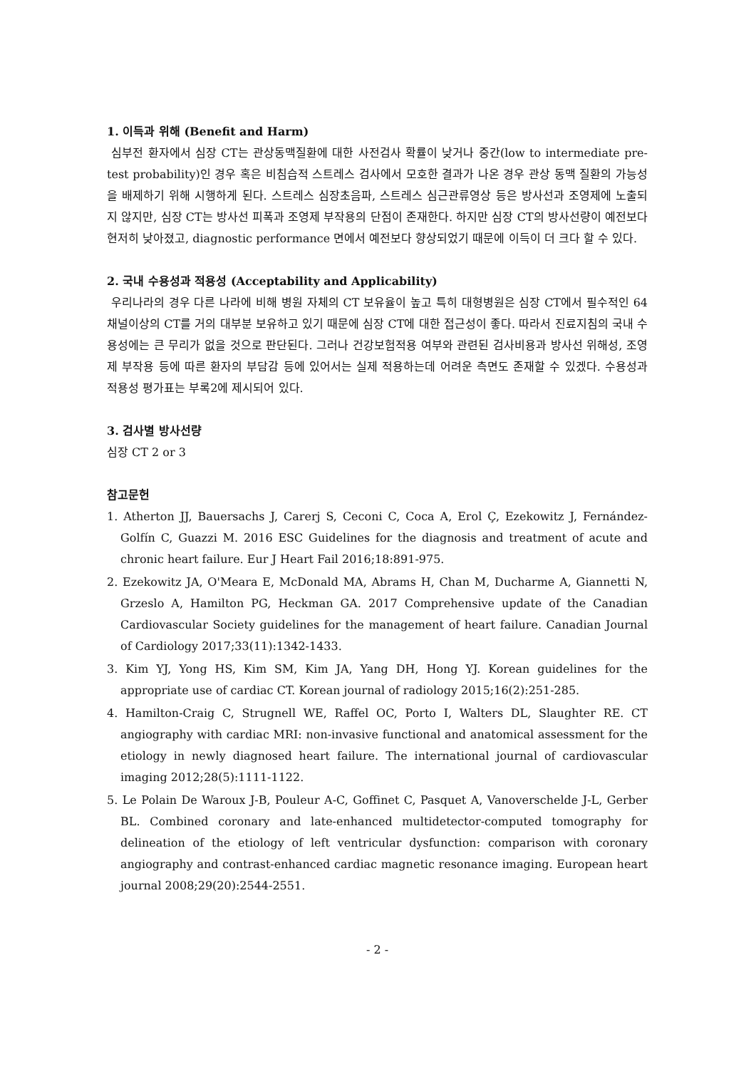1. 이득과 위해 (Benefit and Harm)
심부전 환자에서 심장 CT는 관상동맥질환에 대한 사전검사 확률이 낮거나 중간(low to intermediate pre-test probability)인 경우 혹은 비침습적 스트레스 검사에서 모호한 결과가 나온 경우 관상 동맥 질환의 가능성을 배제하기 위해 시행하게 된다. 스트레스 심장초음파, 스트레스 심근관류영상 등은 방사선과 조영제에 노출되지 않지만, 심장 CT는 방사선 피폭과 조영제 부작용의 단점이 존재한다. 하지만 심장 CT의 방사선량이 예전보다 현저히 낮아졌고, diagnostic performance 면에서 예전보다 향상되었기 때문에 이득이 더 크다 할 수 있다.
2. 국내 수용성과 적용성 (Acceptability and Applicability)
우리나라의 경우 다른 나라에 비해 병원 자체의 CT 보유율이 높고 특히 대형병원은 심장 CT에서 필수적인 64 채널이상의 CT를 거의 대부분 보유하고 있기 때문에 심장 CT에 대한 접근성이 좋다. 따라서 진료지침의 국내 수용성에는 큰 무리가 없을 것으로 판단된다. 그러나 건강보험적용 여부와 관련된 검사비용과 방사선 위해성, 조영제 부작용 등에 따른 환자의 부담감 등에 있어서는 실제 적용하는데 어려운 측면도 존재할 수 있겠다. 수용성과 적용성 평가표는 부록2에 제시되어 있다.
3. 검사별 방사선량
심장 CT 2 or 3
참고문헌
1. Atherton JJ, Bauersachs J, Carerj S, Ceconi C, Coca A, Erol Ç, Ezekowitz J, Fernández-Golfín C, Guazzi M. 2016 ESC Guidelines for the diagnosis and treatment of acute and chronic heart failure. Eur J Heart Fail 2016;18:891-975.
2. Ezekowitz JA, O'Meara E, McDonald MA, Abrams H, Chan M, Ducharme A, Giannetti N, Grzeslo A, Hamilton PG, Heckman GA. 2017 Comprehensive update of the Canadian Cardiovascular Society guidelines for the management of heart failure. Canadian Journal of Cardiology 2017;33(11):1342-1433.
3. Kim YJ, Yong HS, Kim SM, Kim JA, Yang DH, Hong YJ. Korean guidelines for the appropriate use of cardiac CT. Korean journal of radiology 2015;16(2):251-285.
4. Hamilton-Craig C, Strugnell WE, Raffel OC, Porto I, Walters DL, Slaughter RE. CT angiography with cardiac MRI: non-invasive functional and anatomical assessment for the etiology in newly diagnosed heart failure. The international journal of cardiovascular imaging 2012;28(5):1111-1122.
5. Le Polain De Waroux J-B, Pouleur A-C, Goffinet C, Pasquet A, Vanoverschelde J-L, Gerber BL. Combined coronary and late-enhanced multidetector-computed tomography for delineation of the etiology of left ventricular dysfunction: comparison with coronary angiography and contrast-enhanced cardiac magnetic resonance imaging. European heart journal 2008;29(20):2544-2551.
- 2 -